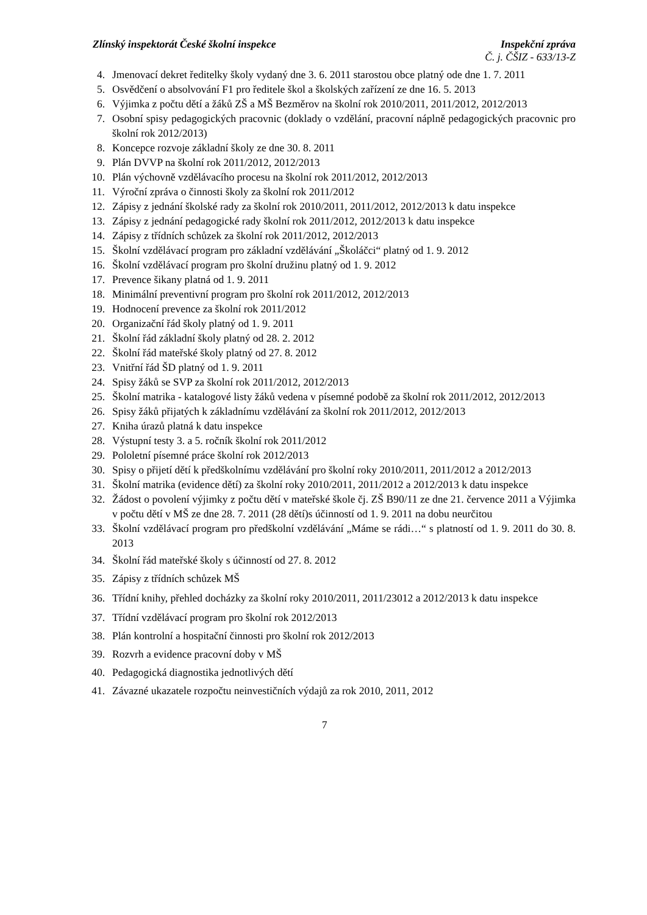Zlínský inspektorát České školní inspekce Inspekční zpráva
Č. j. ČŠIZ - 633/13-Z
4. Jmenovací dekret ředitelky školy vydaný dne 3. 6. 2011 starostou obce platný ode dne 1. 7. 2011
5. Osvědčení o absolvování F1 pro ředitele škol a školských zařízení ze dne 16. 5. 2013
6. Výjimka z počtu dětí a žáků ZŠ a MŠ Bezměrov na školní rok 2010/2011, 2011/2012, 2012/2013
7. Osobní spisy pedagogických pracovnic (doklady o vzdělání, pracovní náplně pedagogických pracovnic pro školní rok 2012/2013)
8. Koncepce rozvoje základní školy ze dne 30. 8. 2011
9. Plán DVVP na školní rok 2011/2012, 2012/2013
10. Plán výchovně vzdělávacího procesu na školní rok 2011/2012, 2012/2013
11. Výroční zpráva o činnosti školy za školní rok 2011/2012
12. Zápisy z jednání školské rady za školní rok 2010/2011, 2011/2012, 2012/2013 k datu inspekce
13. Zápisy z jednání pedagogické rady školní rok 2011/2012, 2012/2013 k datu inspekce
14. Zápisy z třídních schůzek za školní rok 2011/2012, 2012/2013
15. Školní vzdělávací program pro základní vzdělávání „Školáčci“ platný od 1. 9. 2012
16. Školní vzdělávací program pro školní družinu platný od 1. 9. 2012
17. Prevence šikany platná od 1. 9. 2011
18. Minimální preventivní program pro školní rok 2011/2012, 2012/2013
19. Hodnocení prevence za školní rok 2011/2012
20. Organizační řád školy platný od 1. 9. 2011
21. Školní řád základní školy platný od 28. 2. 2012
22. Školní řád mateřské školy platný od 27. 8. 2012
23. Vnitřní řád ŠD platný od 1. 9. 2011
24. Spisy žáků se SVP za školní rok 2011/2012, 2012/2013
25. Školní matrika - katalogové listy žáků vedena v písemné podobě za školní rok 2011/2012, 2012/2013
26. Spisy žáků přijatých k základnímu vzdělávání za školní rok 2011/2012, 2012/2013
27. Kniha úrazů platná k datu inspekce
28. Výstupní testy 3. a 5. ročník školní rok 2011/2012
29. Pololetní písemné práce školní rok 2012/2013
30. Spisy o přijetí dětí k předškolnímu vzdělávání pro školní roky 2010/2011, 2011/2012 a 2012/2013
31. Školní matrika (evidence dětí) za školní roky 2010/2011, 2011/2012 a 2012/2013 k datu inspekce
32. Žádost o povolení výjimky z počtu dětí v mateřské škole čj. ZŠ B90/11 ze dne 21. července 2011 a Výjimka v počtu dětí v MŠ ze dne 28. 7. 2011 (28 dětí)s účinností od 1. 9. 2011 na dobu neurčitou
33. Školní vzdělávací program pro předškolní vzdělávání „Máme se rádi…“ s platností od 1. 9. 2011 do 30. 8. 2013
34. Školní řád mateřské školy s účinností od 27. 8. 2012
35. Zápisy z třídních schůzek MŠ
36. Třídní knihy, přehled docházky za školní roky 2010/2011, 2011/23012 a 2012/2013 k datu inspekce
37. Třídní vzdělávací program pro školní rok 2012/2013
38. Plán kontrolní a hospitační činnosti pro školní rok 2012/2013
39. Rozvrh a evidence pracovní doby v MŠ
40. Pedagogická diagnostika jednotlivých dětí
41. Závazné ukazatele rozpočtu neinvestičních výdajů za rok 2010, 2011, 2012
7